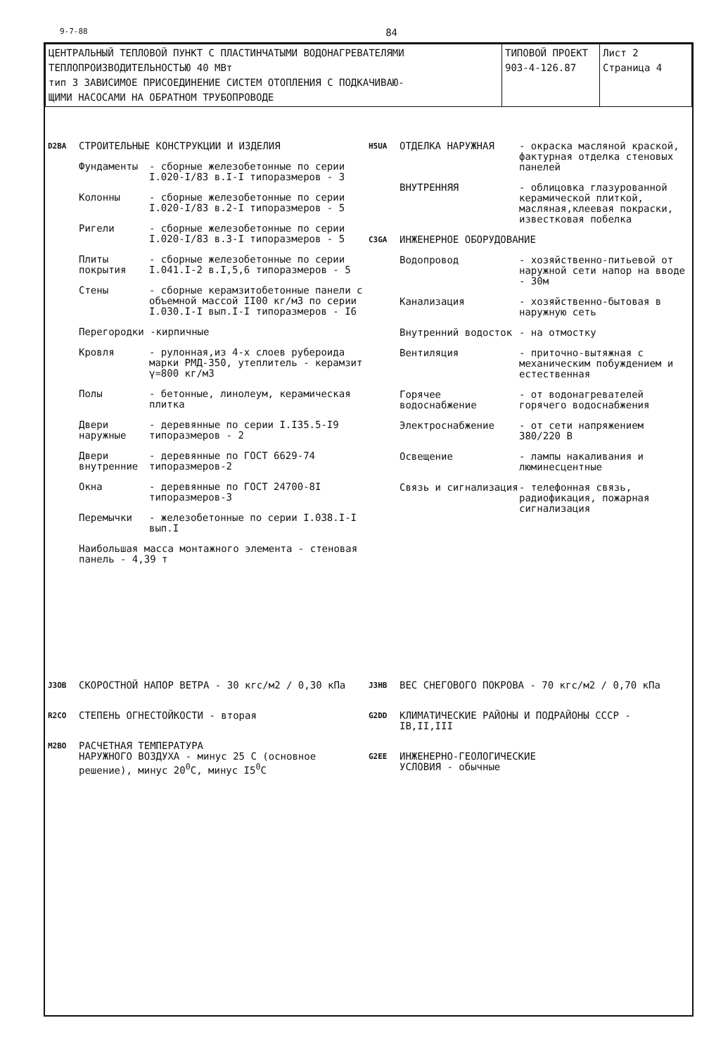9-7-88 84
| ЦЕНТРАЛЬНЫЙ ТЕПЛОВОЙ ПУНКТ С ПЛАСТИНЧАТЫМИ ВОДОНАГРЕВАТЕЛЯМИ ТЕПЛОПРОИЗВОДИТЕЛЬНОСТЬЮ 40 МВт тип 3 ЗАВИСИМОЕ ПРИСОЕДИНЕНИЕ СИСТЕМ ОТОПЛЕНИЯ С ПОДКАЧИВАЮ- ЩИМИ НАСОСАМИ НА ОБРАТНОМ ТРУБОПРОВОДЕ | ТИПОВОЙ ПРОЕКТ 903-4-126.87 | Лист 2 Страница 4 |
D2BA СТРОИТЕЛЬНЫЕ КОНСТРУКЦИИ И ИЗДЕЛИЯ
Фундаменты - сборные железобетонные по серии I.020-I/83 в.I-I типоразмеров - 3
Колонны - сборные железобетонные по серии I.020-I/83 в.2-I типоразмеров - 5
Ригели - сборные железобетонные по серии I.020-I/83 в.3-I типоразмеров - 5
Плиты покрытия - сборные железобетонные по серии I.041.I-2 в.I,5,6 типоразмеров - 5
Стены - сборные керамзитобетонные панели с объемной массой II00 кг/м3 по серии I.030.I-I вып.I-I типоразмеров - I6
Перегородки -кирпичные
Кровля - рулонная,из 4-х слоев рубероида марки РМД-350, утеплитель - керамзит γ=800 кг/м3
Полы - бетонные, линолеум, керамическая плитка
Двери наружные - деревянные по серии I.I35.5-I9 типоразмеров - 2
Двери внутренние - деревянные по ГОСТ 6629-74 типоразмеров-2
Окна - деревянные по ГОСТ 24700-8I типоразмеров-3
Перемычки - железобетонные по серии I.038.I-I вып.I
Наибольшая масса монтажного элемента - стеновая панель - 4,39 т
H5UA ОТДЕЛКА НАРУЖНАЯ - окраска масляной краской, фактурная отделка стеновых панелей
ВНУТРЕННЯЯ - облицовка глазурованной керамической плиткой, масляная,клеевая покраски, известковая побелка
C3GA ИНЖЕНЕРНОЕ ОБОРУДОВАНИЕ
Водопровод - хозяйственно-питьевой от наружной сети напор на вводе - 30м
Канализация - хозяйственно-бытовая в наружную сеть
Внутренний водосток - на отмостку
Вентиляция - приточно-вытяжная с механическим побуждением и естественная
Горячее водоснабжение - от водонагревателей горячего водоснабжения
Электроснабжение - от сети напряжением 380/220 В
Освещение - лампы накаливания и люминесцентные
Связь и сигнализация - телефонная связь, радиофикация, пожарная сигнализация
J3OB СКОРОСТНОЙ НАПОР ВЕТРА - 30 кгс/м2 / 0,30 кПа
R2CO СТЕПЕНЬ ОГНЕСТОЙКОСТИ - вторая
M2BO РАСЧЕТНАЯ ТЕМПЕРАТУРА
НАРУЖНОГО ВОЗДУХА - минус 25 С (основное решение), минус 20<sup>0</sup>С, минус I5<sup>0</sup>С
J3HB ВЕС СНЕГОВОГО ПОКРОВА - 70 кгс/м2 / 0,70 кПа
G2DD КЛИМАТИЧЕСКИЕ РАЙОНЫ И ПОДРАЙОНЫ СССР - IВ,II,III
G2EE ИНЖЕНЕРНО-ГЕОЛОГИЧЕСКИЕ
УСЛОВИЯ - обычные